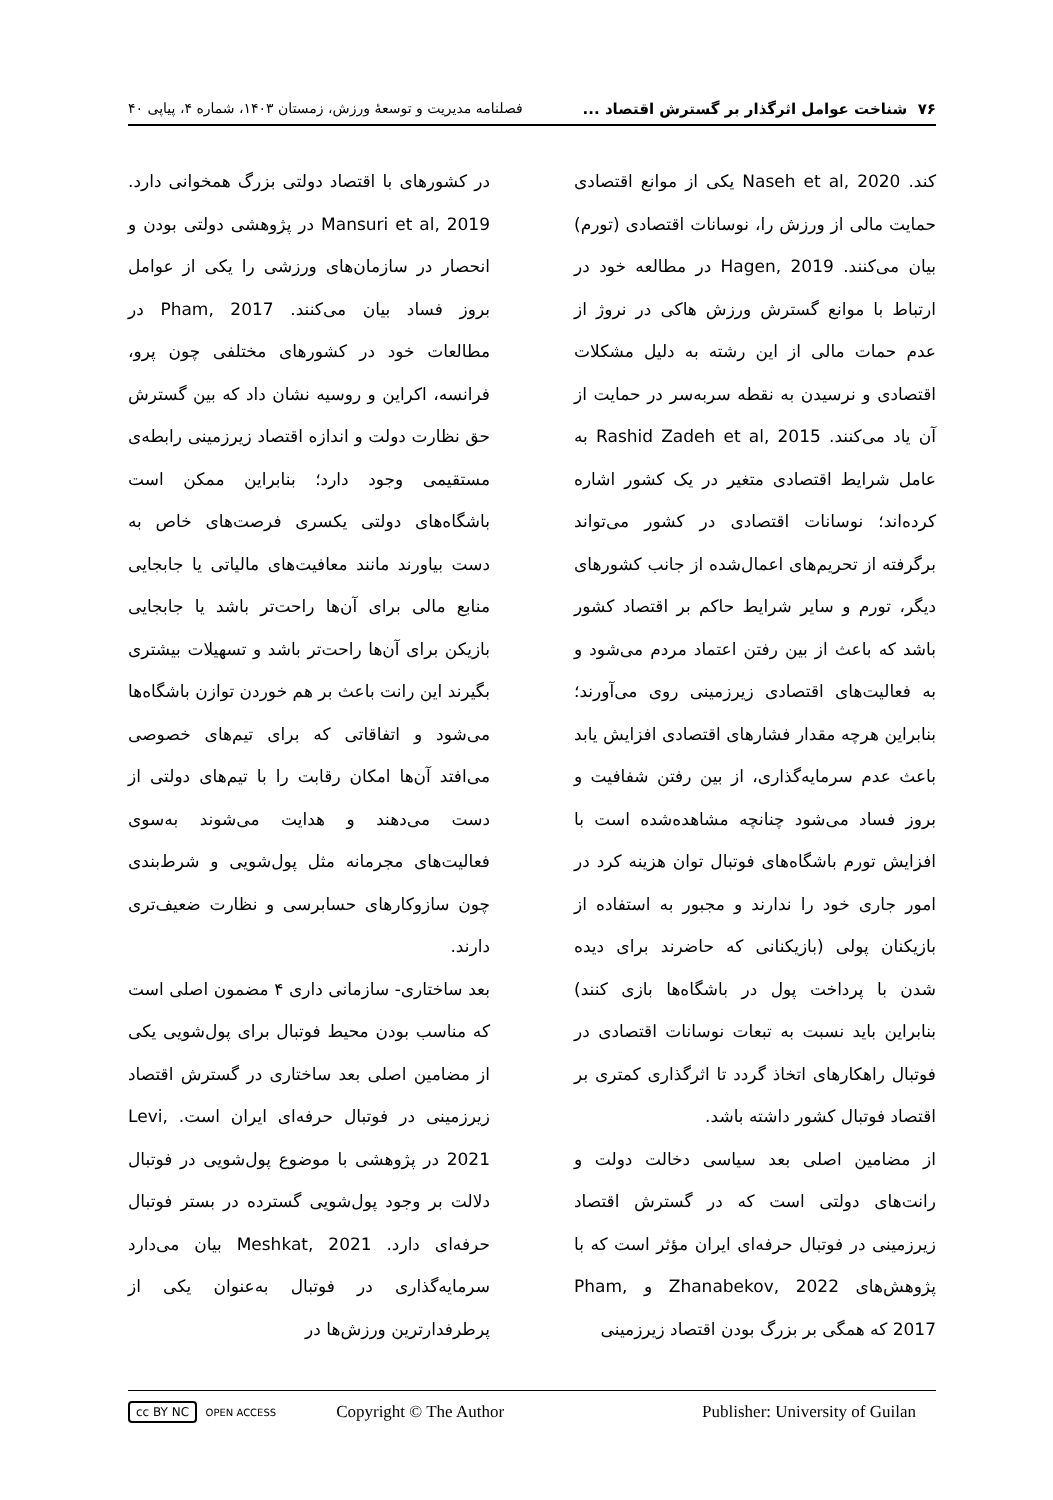٧۶ شناخت عوامل اثرگذار بر گسترش اقتصاد ... فصلنامه مدیریت و توسعهٔ ورزش، زمستان ۱۴۰۳، شماره ۴، پیاپی ۴۰
کند. Naseh et al, 2020 یکی از موانع اقتصادی حمایت مالی از ورزش را، نوسانات اقتصادی (تورم) بیان می‌کنند. Hagen, 2019 در مطالعه خود در ارتباط با موانع گسترش ورزش هاکی در نروژ از عدم حمات مالی از این رشته به دلیل مشکلات اقتصادی و نرسیدن به نقطه سربه‌سر در حمایت از آن یاد می‌کنند. Rashid Zadeh et al, 2015 به عامل شرایط اقتصادی متغیر در یک کشور اشاره کرده‌اند؛ نوسانات اقتصادی در کشور می‌تواند برگرفته از تحریم‌های اعمال‌شده از جانب کشورهای دیگر، تورم و سایر شرایط حاکم بر اقتصاد کشور باشد که باعث از بین رفتن اعتماد مردم می‌شود و به فعالیت‌های اقتصادی زیرزمینی روی می‌آورند؛ بنابراین هرچه مقدار فشارهای اقتصادی افزایش یابد باعث عدم سرمایه‌گذاری، از بین رفتن شفافیت و بروز فساد می‌شود چنانچه مشاهده‌شده است با افزایش تورم باشگاه‌های فوتبال توان هزینه کرد در امور جاری خود را ندارند و مجبور به استفاده از بازیکنان پولی (بازیکنانی که حاضرند برای دیده شدن با پرداخت پول در باشگاه‌ها بازی کنند) بنابراین باید نسبت به تبعات نوسانات اقتصادی در فوتبال راهکارهای اتخاذ گردد تا اثرگذاری کمتری بر اقتصاد فوتبال کشور داشته باشد.
از مضامین اصلی بعد سیاسی دخالت دولت و رانت‌های دولتی است که در گسترش اقتصاد زیرزمینی در فوتبال حرفه‌ای ایران مؤثر است که با پژوهش‌های Zhanabekov, 2022 و Pham, 2017 که همگی بر بزرگ بودن اقتصاد زیرزمینی
در کشورهای با اقتصاد دولتی بزرگ همخوانی دارد. Mansuri et al, 2019 در پژوهشی دولتی بودن و انحصار در سازمان‌های ورزشی را یکی از عوامل بروز فساد بیان می‌کنند. Pham, 2017 در مطالعات خود در کشورهای مختلفی چون پرو، فرانسه، اکراین و روسیه نشان داد که بین گسترش حق نظارت دولت و اندازه اقتصاد زیرزمینی رابطه‌ی مستقیمی وجود دارد؛ بنابراین ممکن است باشگاه‌های دولتی یکسری فرصت‌های خاص به دست بیاورند مانند معافیت‌های مالیاتی یا جابجایی منابع مالی برای آن‌ها راحت‌تر باشد یا جابجایی بازیکن برای آن‌ها راحت‌تر باشد و تسهیلات بیشتری بگیرند این رانت باعث بر هم خوردن توازن باشگاه‌ها می‌شود و اتفاقاتی که برای تیم‌های خصوصی می‌افتد آن‌ها امکان رقابت را با تیم‌های دولتی از دست می‌دهند و هدایت می‌شوند به‌سوی فعالیت‌های مجرمانه مثل پول‌شویی و شرط‌بندی چون سازوکارهای حسابرسی و نظارت ضعیف‌تری دارند.
بعد ساختاری- سازمانی داری ۴ مضمون اصلی است که مناسب بودن محیط فوتبال برای پول‌شویی یکی از مضامین اصلی بعد ساختاری در گسترش اقتصاد زیرزمینی در فوتبال حرفه‌ای ایران است. Levi, 2021 در پژوهشی با موضوع پول‌شویی در فوتبال دلالت بر وجود پول‌شویی گسترده در بستر فوتبال حرفه‌ای دارد. Meshkat, 2021 بیان می‌دارد سرمایه‌گذاری در فوتبال به‌عنوان یکی از پرطرفدارترین ورزش‌ها در
cc BY NC OPEN ACCESS Copyright © The Author Publisher: University of Guilan